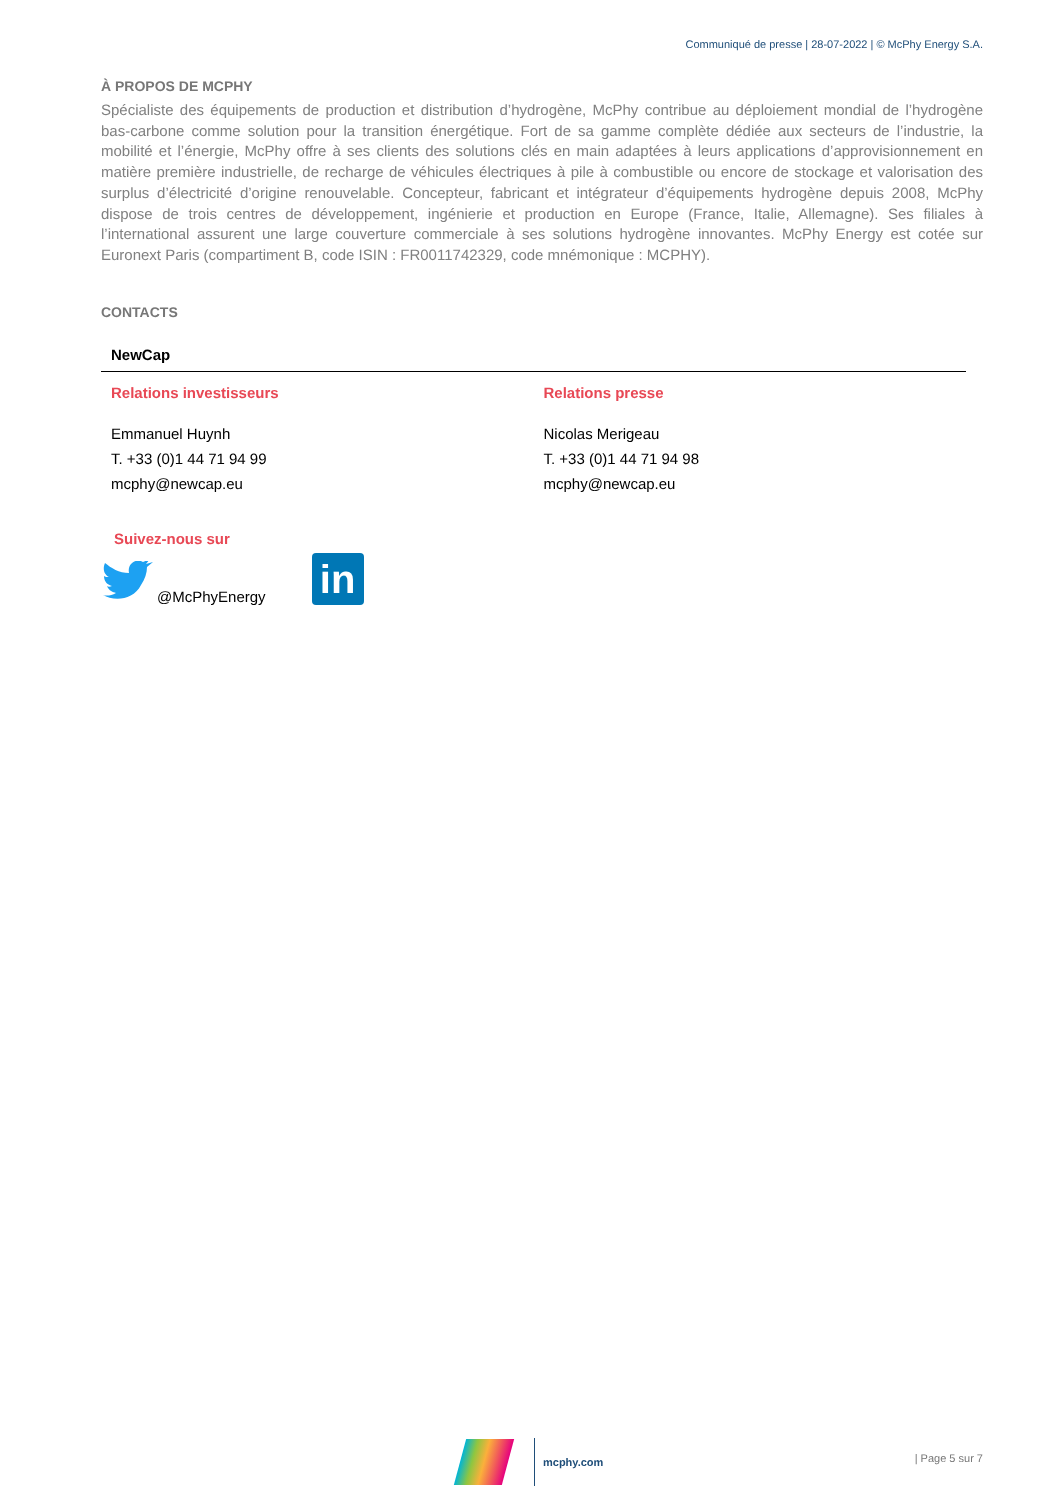Communiqué de presse | 28-07-2022 | © McPhy Energy S.A.
À PROPOS DE MCPHY
Spécialiste des équipements de production et distribution d’hydrogène, McPhy contribue au déploiement mondial de l’hydrogène bas-carbone comme solution pour la transition énergétique. Fort de sa gamme complète dédiée aux secteurs de l’industrie, la mobilité et l’énergie, McPhy offre à ses clients des solutions clés en main adaptées à leurs applications d’approvisionnement en matière première industrielle, de recharge de véhicules électriques à pile à combustible ou encore de stockage et valorisation des surplus d’électricité d’origine renouvelable. Concepteur, fabricant et intégrateur d’équipements hydrogène depuis 2008, McPhy dispose de trois centres de développement, ingénierie et production en Europe (France, Italie, Allemagne). Ses filiales à l’international assurent une large couverture commerciale à ses solutions hydrogène innovantes. McPhy Energy est cotée sur Euronext Paris (compartiment B, code ISIN : FR0011742329, code mnémonique : MCPHY).
CONTACTS
| NewCap | |
| --- | --- |
| Relations investisseurs | Relations presse |
| Emmanuel Huynh T. +33 (0)1 44 71 94 99 mcphy@newcap.eu | Nicolas Merigeau T. +33 (0)1 44 71 94 98 mcphy@newcap.eu |
Suivez-nous sur
@McPhyEnergy
in
mcphy.com
| Page 5 sur 7